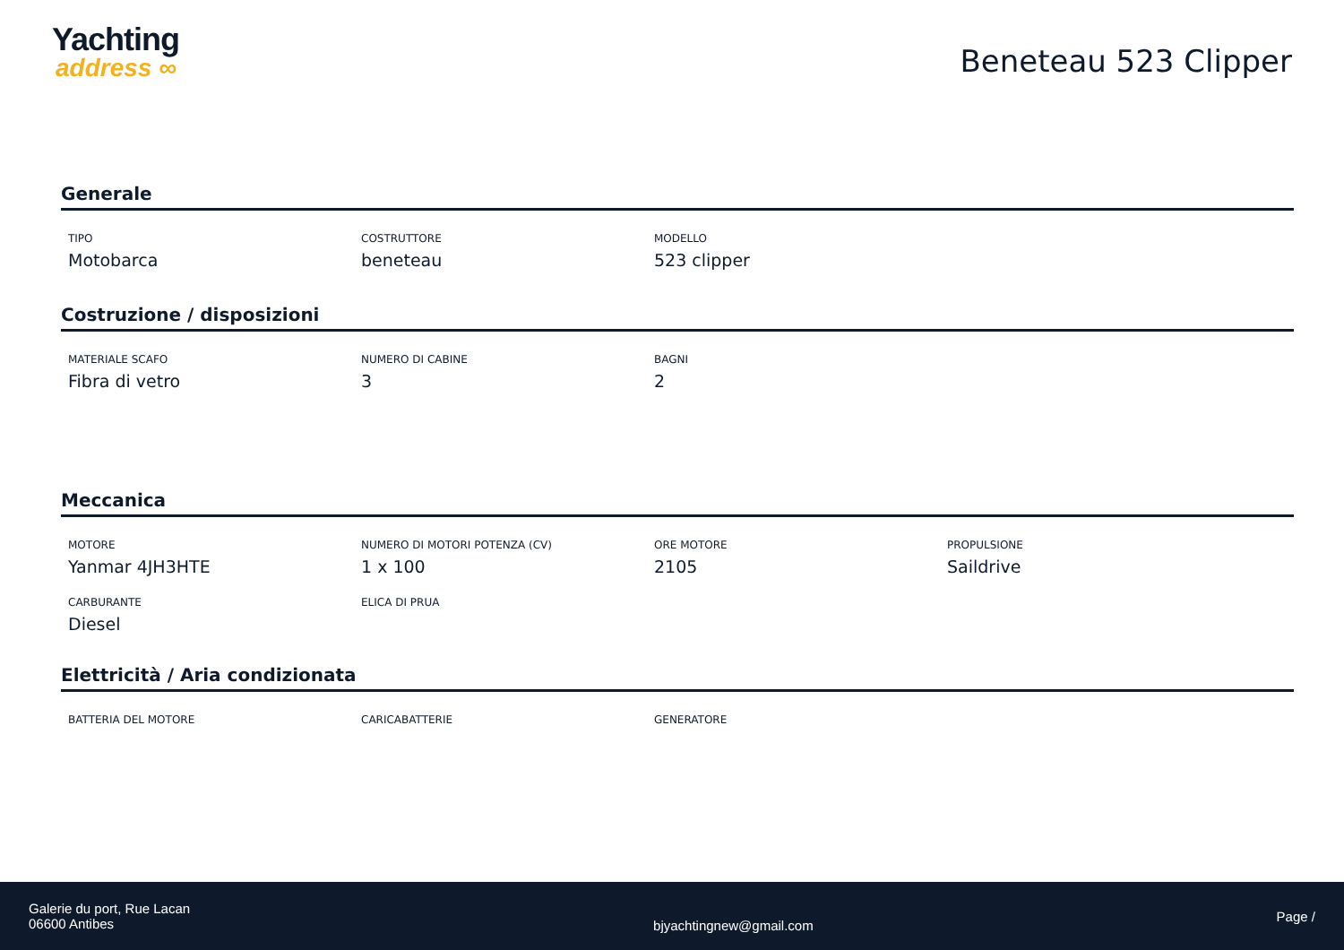Yachting
address ∞
Beneteau 523 Clipper
Generale
TIPO
Motobarca
COSTRUTTORE
beneteau
MODELLO
523 clipper
Costruzione / disposizioni
MATERIALE SCAFO
Fibra di vetro
NUMERO DI CABINE
3
BAGNI
2
Meccanica
MOTORE
Yanmar 4JH3HTE
NUMERO DI MOTORI POTENZA (CV)
1 x 100
ORE MOTORE
2105
PROPULSIONE
Saildrive
CARBURANTE
Diesel
ELICA DI PRUA
Elettricità / Aria condizionata
BATTERIA DEL MOTORE
CARICABATTERIE
GENERATORE
Galerie du port, Rue Lacan
06600 Antibes
bjyachtingnew@gmail.com
Page /